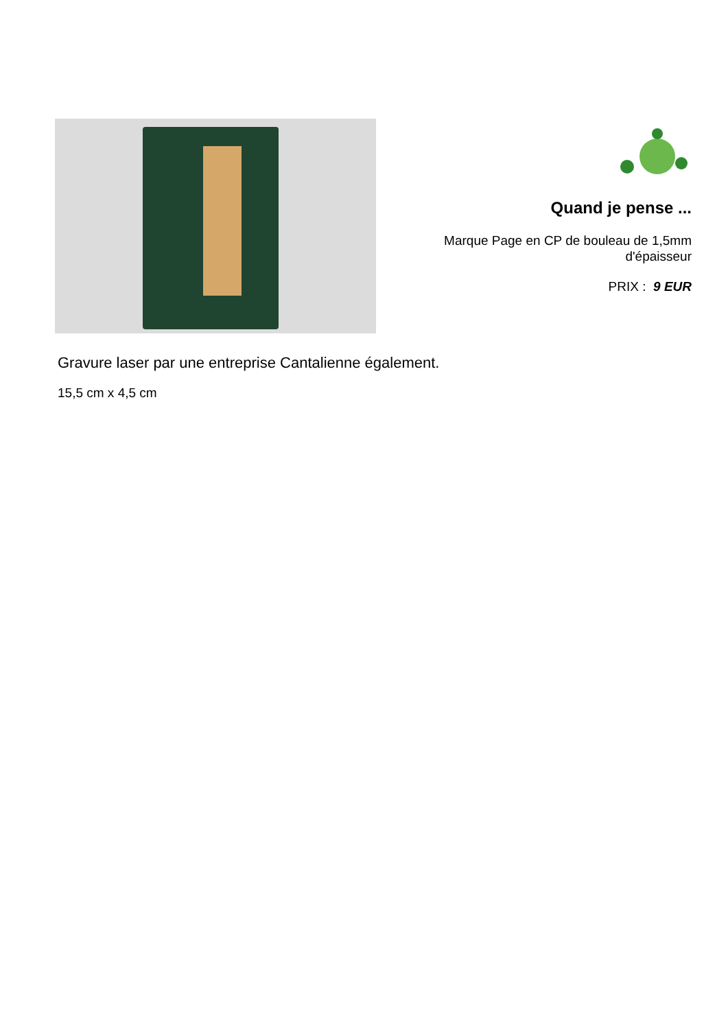Quand je pense ...
Marque Page en CP de bouleau de 1,5mm
d'épaisseur
PRIX : 9 EUR
Gravure laser par une entreprise Cantalienne également.
15,5 cm x 4,5 cm